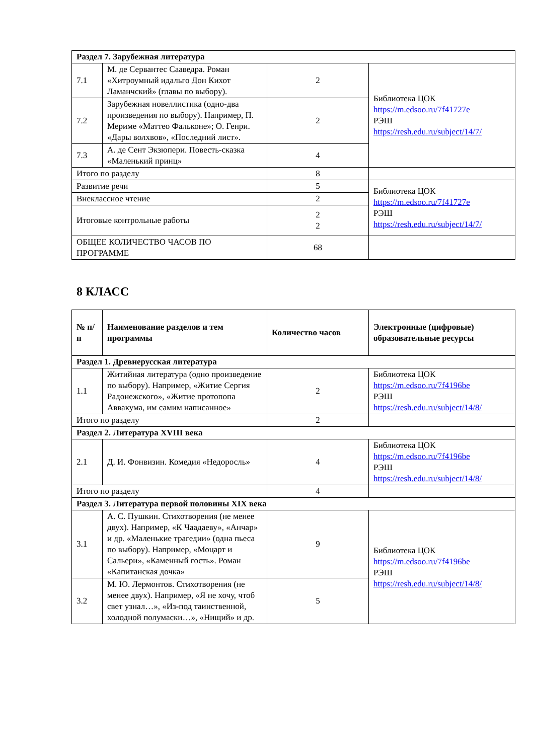| Раздел 7. Зарубежная литература | | | |
| 7.1 | М. де Сервантес Сааведра. Роман «Хитроумный идальго Дон Кихот Ламанчский» (главы по выбору). | 2 | Библиотека ЦОК https://m.edsoo.ru/7f41727e РЭШ https://resh.edu.ru/subject/14/7/ |
| 7.2 | Зарубежная новеллистика (одно-два произведения по выбору). Например, П. Мериме «Маттео Фальконе»; О. Генри. «Дары волхвов», «Последний лист». | 2 | |
| 7.3 | А. де Сент Экзюпери. Повесть-сказка «Маленький принц» | 4 | |
| Итого по разделу | | 8 | |
| Развитие речи | | 5 | Библиотека ЦОК https://m.edsoo.ru/7f41727e РЭШ https://resh.edu.ru/subject/14/7/ |
| Внеклассное чтение | | 2 | |
| Итоговые контрольные работы | | 2 2 | |
| ОБЩЕЕ КОЛИЧЕСТВО ЧАСОВ ПО ПРОГРАММЕ | | 68 | |
8 КЛАСС
| № п/п | Наименование разделов и тем программы | Количество часов | Электронные (цифровые) образовательные ресурсы |
| --- | --- | --- | --- |
| Раздел 1. Древнерусская литература | | | |
| 1.1 | Житийная литература (одно произведение по выбору). Например, «Житие Сергия Радонежского», «Житие протопопа Аввакума, им самим написанное» | 2 | Библиотека ЦОК https://m.edsoo.ru/7f4196be РЭШ https://resh.edu.ru/subject/14/8/ |
| Итого по разделу | | 2 | |
| Раздел 2. Литература XVIII века | | | |
| 2.1 | Д. И. Фонвизин. Комедия «Недоросль» | 4 | Библиотека ЦОК https://m.edsoo.ru/7f4196be РЭШ https://resh.edu.ru/subject/14/8/ |
| Итого по разделу | | 4 | |
| Раздел 3. Литература первой половины XIX века | | | |
| 3.1 | А. С. Пушкин. Стихотворения (не менее двух). Например, «К Чаадаеву», «Анчар» и др. «Маленькие трагедии» (одна пьеса по выбору). Например, «Моцарт и Сальери», «Каменный гость». Роман «Капитанская дочка» | 9 | Библиотека ЦОК https://m.edsoo.ru/7f4196be РЭШ https://resh.edu.ru/subject/14/8/ |
| 3.2 | М. Ю. Лермонтов. Стихотворения (не менее двух). Например, «Я не хочу, чтоб свет узнал…», «Из-под таинственной, холодной полумаски…», «Нищий» и др. | 5 | |